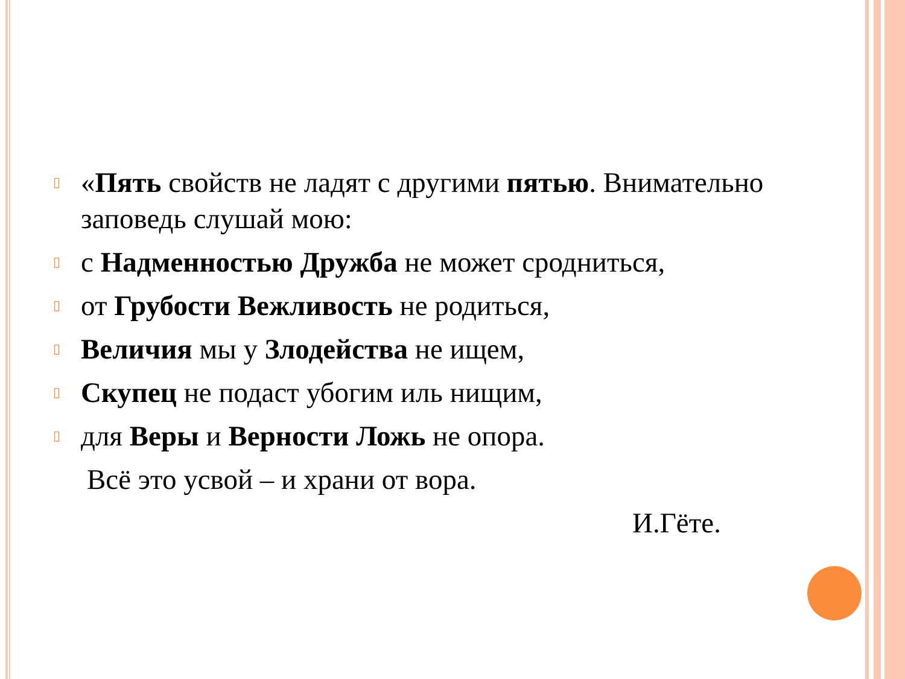▯
«Пять свойств не ладят с другими пятью. Внимательно заповедь слушай мою:
▯
с Надменностью Дружба не может сродниться,
▯
от Грубости Вежливость не родиться,
▯
Величия мы у Злодейства не ищем,
▯
Скупец не подаст убогим иль нищим,
▯
для Веры и Верности Ложь не опора.
Всё это усвой – и храни от вора.
И.Гёте.